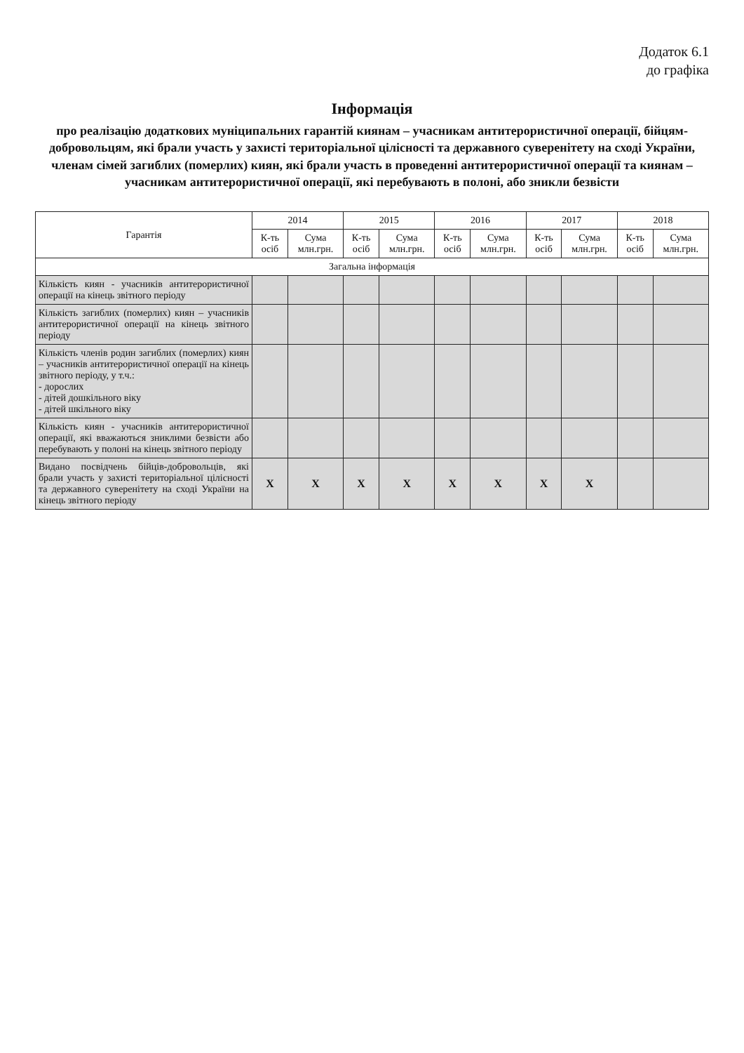Додаток 6.1
до графіка
Інформація
про реалізацію додаткових муніципальних гарантій киянам – учасникам антитерористичної операції, бійцям-добровольцям, які брали участь у захисті територіальної цілісності та державного суверенітету на сході України, членам сімей загиблих (померлих) киян, які брали участь в проведенні антитерористичної операції та киянам – учасникам антитерористичної операції, які перебувають в полоні, або зникли безвісти
| Гарантія | 2014 | | 2015 | | 2016 | | 2017 | | 2018 | |
| --- | --- | --- | --- | --- | --- | --- | --- | --- | --- | --- |
| | К-ть осіб | Сума млн.грн. | К-ть осіб | Сума млн.грн. | К-ть осіб | Сума млн.грн. | К-ть осіб | Сума млн.грн. | К-ть осіб | Сума млн.грн. |
| Загальна інформація | | | | | | | | | | |
| Кількість киян - учасників антитерористичної операції на кінець звітного періоду | | | | | | | | | | |
| Кількість загиблих (померлих) киян – учасників антитерористичної операції на кінець звітного періоду | | | | | | | | | | |
| Кількість членів родин загиблих (померлих) киян – учасників антитерористичної операції на кінець звітного періоду, у т.ч.: - дорослих - дітей дошкільного віку - дітей шкільного віку | | | | | | | | | | |
| Кількість киян - учасників антитерористичної операції, які вважаються зниклими безвісти або перебувають у полоні на кінець звітного періоду | | | | | | | | | | |
| Видано посвідчень бійців-добровольців, які брали участь у захисті територіальної цілісності та державного суверенітету на сході України на кінець звітного періоду | Х | Х | Х | Х | Х | Х | Х | Х | | |